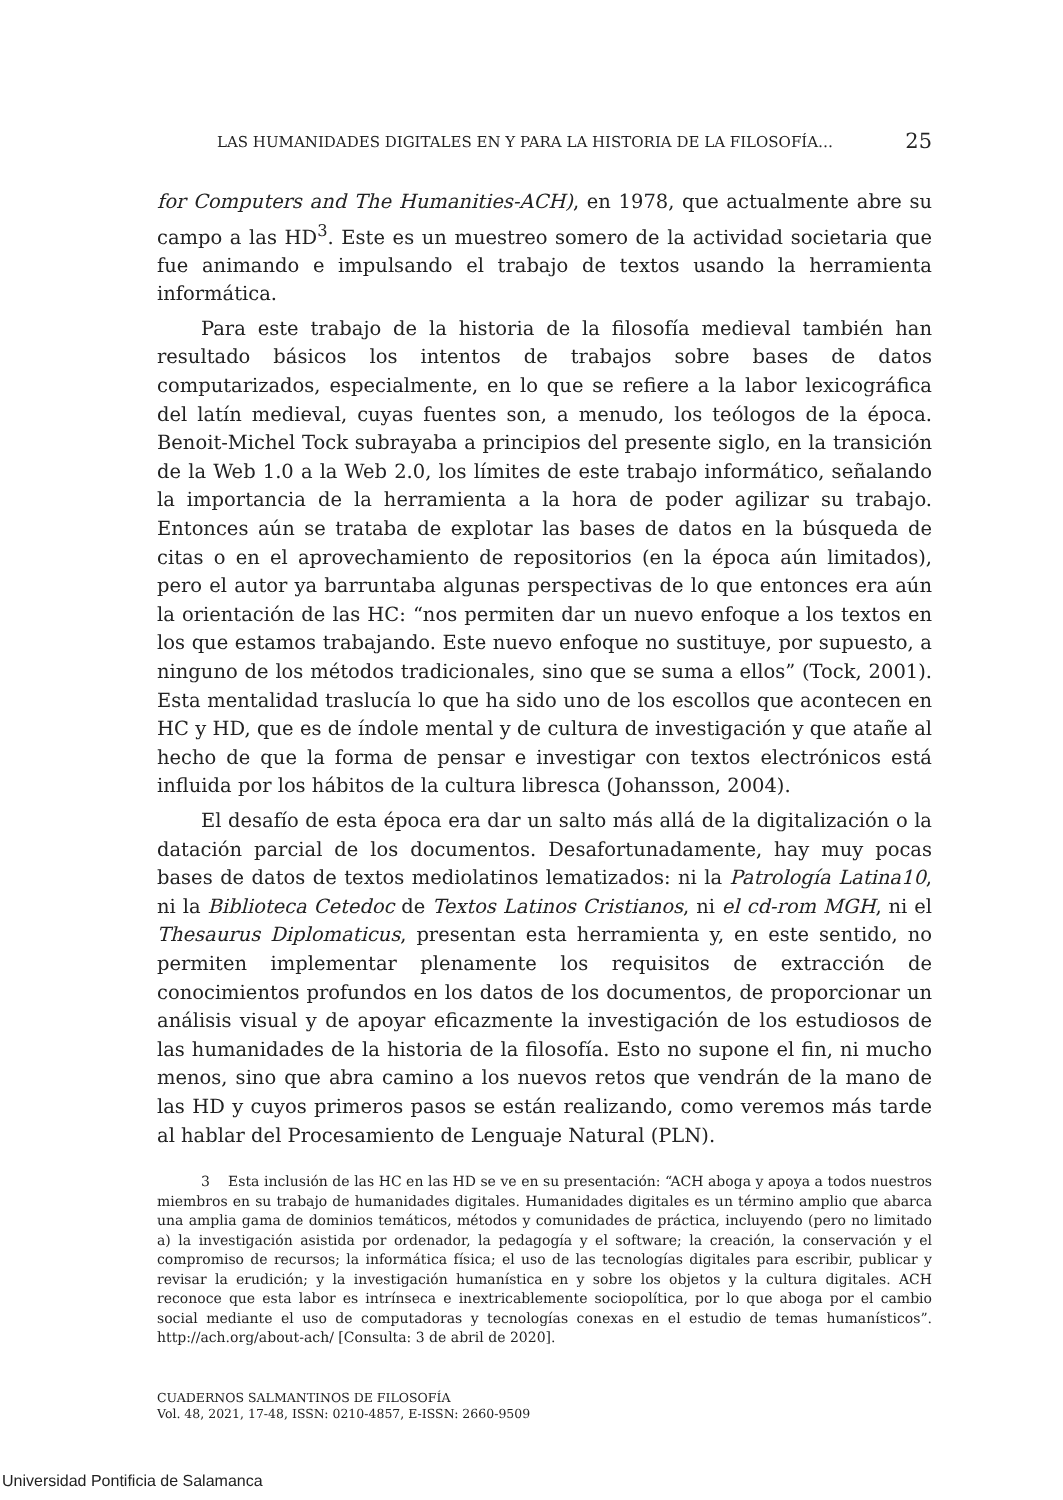LAS HUMANIDADES DIGITALES EN Y PARA LA HISTORIA DE LA FILOSOFÍA… 25
for Computers and The Humanities-ACH), en 1978, que actualmente abre su campo a las HD<sup>3</sup>. Este es un muestreo somero de la actividad societaria que fue animando e impulsando el trabajo de textos usando la herramienta informática.
Para este trabajo de la historia de la filosofía medieval también han resultado básicos los intentos de trabajos sobre bases de datos computarizados, especialmente, en lo que se refiere a la labor lexicográfica del latín medieval, cuyas fuentes son, a menudo, los teólogos de la época. Benoit-Michel Tock subrayaba a principios del presente siglo, en la transición de la Web 1.0 a la Web 2.0, los límites de este trabajo informático, señalando la importancia de la herramienta a la hora de poder agilizar su trabajo. Entonces aún se trataba de explotar las bases de datos en la búsqueda de citas o en el aprovechamiento de repositorios (en la época aún limitados), pero el autor ya barruntaba algunas perspectivas de lo que entonces era aún la orientación de las HC: “nos permiten dar un nuevo enfoque a los textos en los que estamos trabajando. Este nuevo enfoque no sustituye, por supuesto, a ninguno de los métodos tradicionales, sino que se suma a ellos” (Tock, 2001). Esta mentalidad traslucía lo que ha sido uno de los escollos que acontecen en HC y HD, que es de índole mental y de cultura de investigación y que atañe al hecho de que la forma de pensar e investigar con textos electrónicos está influida por los hábitos de la cultura libresca (Johansson, 2004).
El desafío de esta época era dar un salto más allá de la digitalización o la datación parcial de los documentos. Desafortunadamente, hay muy pocas bases de datos de textos mediolatinos lematizados: ni la Patrología Latina10, ni la Biblioteca Cetedoc de Textos Latinos Cristianos, ni el cd-rom MGH, ni el Thesaurus Diplomaticus, presentan esta herramienta y, en este sentido, no permiten implementar plenamente los requisitos de extracción de conocimientos profundos en los datos de los documentos, de proporcionar un análisis visual y de apoyar eficazmente la investigación de los estudiosos de las humanidades de la historia de la filosofía. Esto no supone el fin, ni mucho menos, sino que abra camino a los nuevos retos que vendrán de la mano de las HD y cuyos primeros pasos se están realizando, como veremos más tarde al hablar del Procesamiento de Lenguaje Natural (PLN).
3 Esta inclusión de las HC en las HD se ve en su presentación: “ACH aboga y apoya a todos nuestros miembros en su trabajo de humanidades digitales. Humanidades digitales es un término amplio que abarca una amplia gama de dominios temáticos, métodos y comunidades de práctica, incluyendo (pero no limitado a) la investigación asistida por ordenador, la pedagogía y el software; la creación, la conservación y el compromiso de recursos; la informática física; el uso de las tecnologías digitales para escribir, publicar y revisar la erudición; y la investigación humanística en y sobre los objetos y la cultura digitales. ACH reconoce que esta labor es intrínseca e inextricablemente sociopolítica, por lo que aboga por el cambio social mediante el uso de computadoras y tecnologías conexas en el estudio de temas humanísticos”. http://ach.org/about-ach/ [Consulta: 3 de abril de 2020].
CUADERNOS SALMANTINOS DE FILOSOFÍA
Vol. 48, 2021, 17-48, ISSN: 0210-4857, E-ISSN: 2660-9509
Universidad Pontificia de Salamanca